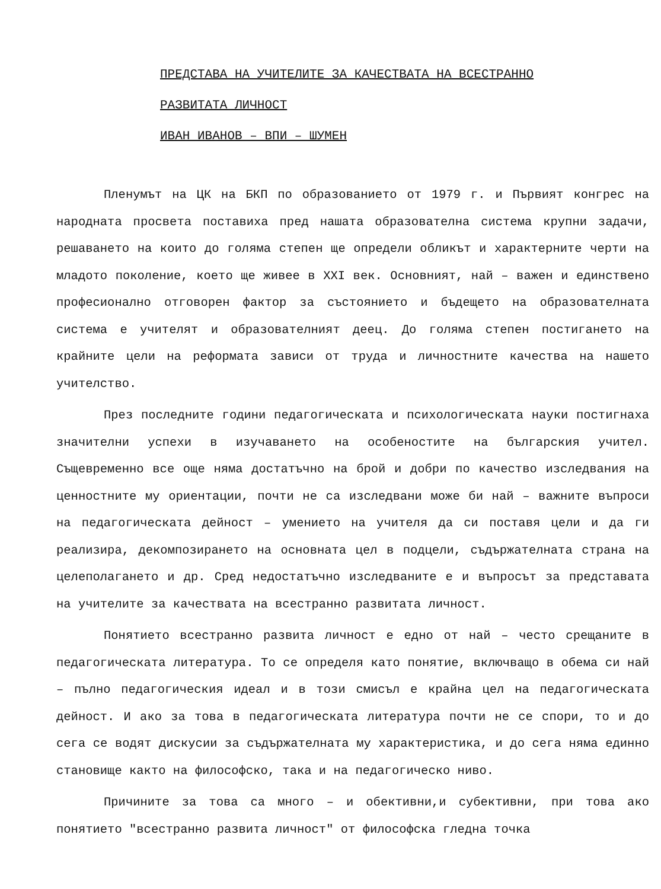ПРЕДСТАВА НА УЧИТЕЛИТЕ ЗА КАЧЕСТВАТА НА ВСЕСТРАННО
РАЗВИТАТА ЛИЧНОСТ
ИВАН ИВАНОВ – ВПИ – ШУМЕН
Пленумът на ЦК на БКП по образованието от 1979 г. и Първият конгрес на народната просвета поставиха пред нашата образователна система крупни задачи, решаването на които до голяма степен ще определи обликът и характерните черти на младото поколение, което ще живее в XXI век. Основният, най – важен и единствено професионално отговорен фактор за състоянието и бъдещето на образователната система е учителят и образователният деец. До голяма степен постигането на крайните цели на реформата зависи от труда и личностните качества на нашето учителство.
През последните години педагогическата и психологическата науки постигнаха значителни успехи в изучаването на особеностите на българския учител. Същевременно все още няма достатъчно на брой и добри по качество изследвания на ценностните му ориентации, почти не са изследвани може би най – важните въпроси на педагогическата дейност – умението на учителя да си поставя цели и да ги реализира, декомпозирането на основната цел в подцели, съдържателната страна на целеполагането и др. Сред недостатъчно изследваните е и въпросът за представата на учителите за качествата на всестранно развитата личност.
Понятието всестранно развита личност е едно от най – често срещаните в педагогическата литература. То се определя като понятие, включващо в обема си най – пълно педагогическия идеал и в този смисъл е крайна цел на педагогическата дейност. И ако за това в педагогическата литература почти не се спори, то и до сега се водят дискусии за съдържателната му характеристика, и до сега няма единно становище както на философско, така и на педагогическо ниво.
Причините за това са много – и обективни,и субективни, при това ако понятието "всестранно развита личност" от философска гледна точка